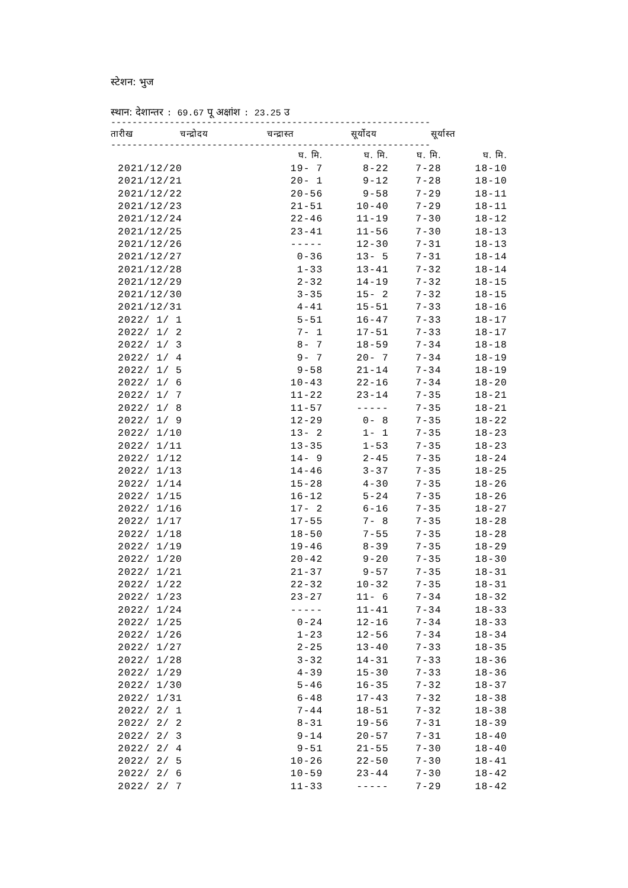स्टेशन: भुज
स्थान: देशान्तर : 69.67 पू अक्षांश : 23.25 उ
------------------------------------------------------------
| तारीख | चन्द्रोदय | चन्द्रास्त | सूर्योदय | सूर्यास्त |
| --- | --- | --- | --- | --- |
------------------------------------------------------------
| | घ. मि. | घ. मि. | घ. मि. | घ. मि. |
| 2021/12/20 | 19- 7 | 8-22 | 7-28 | 18-10 |
| 2021/12/21 | 20- 1 | 9-12 | 7-28 | 18-10 |
| 2021/12/22 | 20-56 | 9-58 | 7-29 | 18-11 |
| 2021/12/23 | 21-51 | 10-40 | 7-29 | 18-11 |
| 2021/12/24 | 22-46 | 11-19 | 7-30 | 18-12 |
| 2021/12/25 | 23-41 | 11-56 | 7-30 | 18-13 |
| 2021/12/26 | ----- | 12-30 | 7-31 | 18-13 |
| 2021/12/27 | 0-36 | 13- 5 | 7-31 | 18-14 |
| 2021/12/28 | 1-33 | 13-41 | 7-32 | 18-14 |
| 2021/12/29 | 2-32 | 14-19 | 7-32 | 18-15 |
| 2021/12/30 | 3-35 | 15- 2 | 7-32 | 18-15 |
| 2021/12/31 | 4-41 | 15-51 | 7-33 | 18-16 |
| 2022/ 1/ 1 | 5-51 | 16-47 | 7-33 | 18-17 |
| 2022/ 1/ 2 | 7- 1 | 17-51 | 7-33 | 18-17 |
| 2022/ 1/ 3 | 8- 7 | 18-59 | 7-34 | 18-18 |
| 2022/ 1/ 4 | 9- 7 | 20- 7 | 7-34 | 18-19 |
| 2022/ 1/ 5 | 9-58 | 21-14 | 7-34 | 18-19 |
| 2022/ 1/ 6 | 10-43 | 22-16 | 7-34 | 18-20 |
| 2022/ 1/ 7 | 11-22 | 23-14 | 7-35 | 18-21 |
| 2022/ 1/ 8 | 11-57 | ----- | 7-35 | 18-21 |
| 2022/ 1/ 9 | 12-29 | 0- 8 | 7-35 | 18-22 |
| 2022/ 1/10 | 13- 2 | 1- 1 | 7-35 | 18-23 |
| 2022/ 1/11 | 13-35 | 1-53 | 7-35 | 18-23 |
| 2022/ 1/12 | 14- 9 | 2-45 | 7-35 | 18-24 |
| 2022/ 1/13 | 14-46 | 3-37 | 7-35 | 18-25 |
| 2022/ 1/14 | 15-28 | 4-30 | 7-35 | 18-26 |
| 2022/ 1/15 | 16-12 | 5-24 | 7-35 | 18-26 |
| 2022/ 1/16 | 17- 2 | 6-16 | 7-35 | 18-27 |
| 2022/ 1/17 | 17-55 | 7- 8 | 7-35 | 18-28 |
| 2022/ 1/18 | 18-50 | 7-55 | 7-35 | 18-28 |
| 2022/ 1/19 | 19-46 | 8-39 | 7-35 | 18-29 |
| 2022/ 1/20 | 20-42 | 9-20 | 7-35 | 18-30 |
| 2022/ 1/21 | 21-37 | 9-57 | 7-35 | 18-31 |
| 2022/ 1/22 | 22-32 | 10-32 | 7-35 | 18-31 |
| 2022/ 1/23 | 23-27 | 11- 6 | 7-34 | 18-32 |
| 2022/ 1/24 | ----- | 11-41 | 7-34 | 18-33 |
| 2022/ 1/25 | 0-24 | 12-16 | 7-34 | 18-33 |
| 2022/ 1/26 | 1-23 | 12-56 | 7-34 | 18-34 |
| 2022/ 1/27 | 2-25 | 13-40 | 7-33 | 18-35 |
| 2022/ 1/28 | 3-32 | 14-31 | 7-33 | 18-36 |
| 2022/ 1/29 | 4-39 | 15-30 | 7-33 | 18-36 |
| 2022/ 1/30 | 5-46 | 16-35 | 7-32 | 18-37 |
| 2022/ 1/31 | 6-48 | 17-43 | 7-32 | 18-38 |
| 2022/ 2/ 1 | 7-44 | 18-51 | 7-32 | 18-38 |
| 2022/ 2/ 2 | 8-31 | 19-56 | 7-31 | 18-39 |
| 2022/ 2/ 3 | 9-14 | 20-57 | 7-31 | 18-40 |
| 2022/ 2/ 4 | 9-51 | 21-55 | 7-30 | 18-40 |
| 2022/ 2/ 5 | 10-26 | 22-50 | 7-30 | 18-41 |
| 2022/ 2/ 6 | 10-59 | 23-44 | 7-30 | 18-42 |
| 2022/ 2/ 7 | 11-33 | ----- | 7-29 | 18-42 |